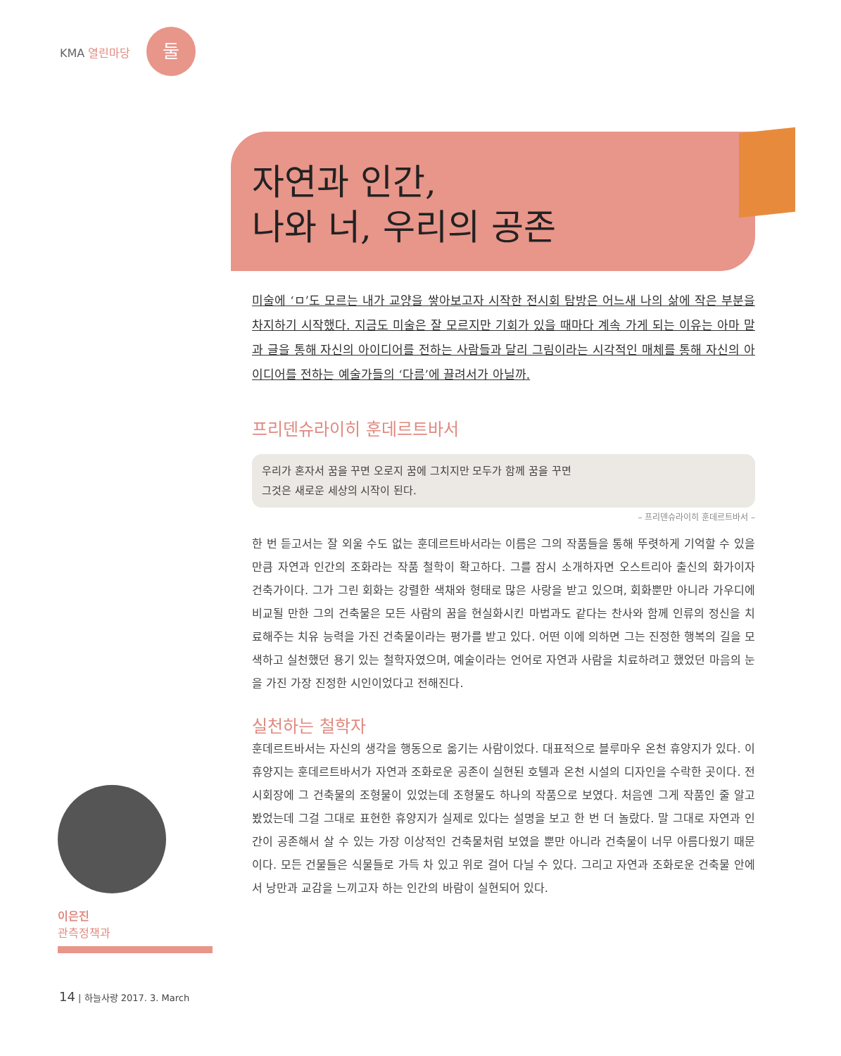KMA 열린마당
둘
자연과 인간,
나와 너, 우리의 공존
미술에 ‘ㅁ’도 모르는 내가 교양을 쌓아보고자 시작한 전시회 탐방은 어느새 나의 삶에 작은 부분을 차지하기 시작했다. 지금도 미술은 잘 모르지만 기회가 있을 때마다 계속 가게 되는 이유는 아마 말과 글을 통해 자신의 아이디어를 전하는 사람들과 달리 그림이라는 시각적인 매체를 통해 자신의 아이디어를 전하는 예술가들의 ‘다름’에 끌려서가 아닐까.
프리덴슈라이히 훈데르트바서
우리가 혼자서 꿈을 꾸면 오로지 꿈에 그치지만 모두가 함께 꿈을 꾸면
그것은 새로운 세상의 시작이 된다.
– 프리덴슈라이히 훈데르트바서 –
한 번 듣고서는 잘 외울 수도 없는 훈데르트바서라는 이름은 그의 작품들을 통해 뚜렷하게 기억할 수 있을 만큼 자연과 인간의 조화라는 작품 철학이 확고하다. 그를 잠시 소개하자면 오스트리아 출신의 화가이자 건축가이다. 그가 그린 회화는 강렬한 색채와 형태로 많은 사랑을 받고 있으며, 회화뿐만 아니라 가우디에 비교될 만한 그의 건축물은 모든 사람의 꿈을 현실화시킨 마법과도 같다는 찬사와 함께 인류의 정신을 치료해주는 치유 능력을 가진 건축물이라는 평가를 받고 있다. 어떤 이에 의하면 그는 진정한 행복의 길을 모색하고 실천했던 용기 있는 철학자였으며, 예술이라는 언어로 자연과 사람을 치료하려고 했었던 마음의 눈을 가진 가장 진정한 시인이었다고 전해진다.
실천하는 철학자
훈데르트바서는 자신의 생각을 행동으로 옮기는 사람이었다. 대표적으로 블루마우 온천 휴양지가 있다. 이 휴양지는 훈데르트바서가 자연과 조화로운 공존이 실현된 호텔과 온천 시설의 디자인을 수락한 곳이다. 전시회장에 그 건축물의 조형물이 있었는데 조형물도 하나의 작품으로 보였다. 처음엔 그게 작품인 줄 알고 봤었는데 그걸 그대로 표현한 휴양지가 실제로 있다는 설명을 보고 한 번 더 놀랐다. 말 그대로 자연과 인간이 공존해서 살 수 있는 가장 이상적인 건축물처럼 보였을 뿐만 아니라 건축물이 너무 아름다웠기 때문이다. 모든 건물들은 식물들로 가득 차 있고 위로 걸어 다닐 수 있다. 그리고 자연과 조화로운 건축물 안에서 낭만과 교감을 느끼고자 하는 인간의 바람이 실현되어 있다.
이은진
관측정책과
14 | 하늘사랑 2017. 3. March